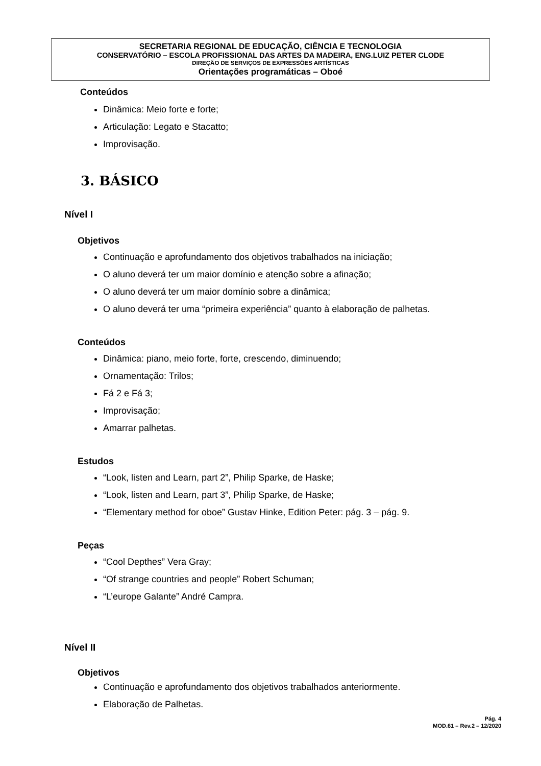SECRETARIA REGIONAL DE EDUCAÇÃO, CIÊNCIA E TECNOLOGIA
CONSERVATÓRIO – ESCOLA PROFISSIONAL DAS ARTES DA MADEIRA, ENG.LUIZ PETER CLODE
DIREÇÃO DE SERVIÇOS DE EXPRESSÕES ARTÍSTICAS
Orientações programáticas – Oboé
Conteúdos
Dinâmica: Meio forte e forte;
Articulação: Legato e Stacatto;
Improvisação.
3. BÁSICO
Nível I
Objetivos
Continuação e aprofundamento dos objetivos trabalhados na iniciação;
O aluno deverá ter um maior domínio e atenção sobre a afinação;
O aluno deverá ter um maior domínio sobre a dinâmica;
O aluno deverá ter uma “primeira experiência” quanto à elaboração de palhetas.
Conteúdos
Dinâmica: piano, meio forte, forte, crescendo, diminuendo;
Ornamentação: Trilos;
Fá 2 e Fá 3;
Improvisação;
Amarrar palhetas.
Estudos
“Look, listen and Learn, part 2”, Philip Sparke, de Haske;
“Look, listen and Learn, part 3”, Philip Sparke, de Haske;
“Elementary method for oboe” Gustav Hinke, Edition Peter: pág. 3 – pág. 9.
Peças
“Cool Depthes” Vera Gray;
“Of strange countries and people” Robert Schuman;
“L’europe Galante” André Campra.
Nível II
Objetivos
Continuação e aprofundamento dos objetivos trabalhados anteriormente.
Elaboração de Palhetas.
Pág. 4
MOD.61 – Rev.2 – 12/2020